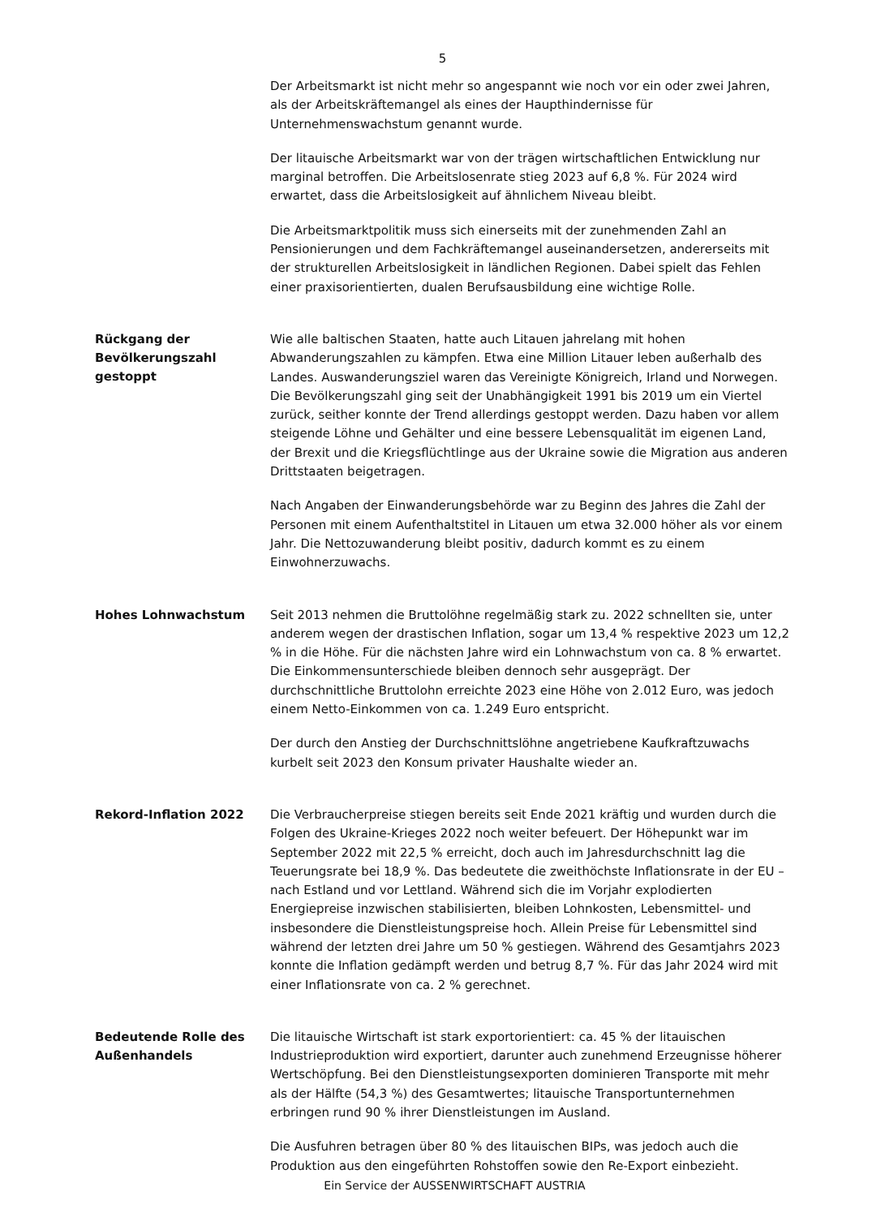5
Der Arbeitsmarkt ist nicht mehr so angespannt wie noch vor ein oder zwei Jahren, als der Arbeitskräftemangel als eines der Haupthindernisse für Unternehmenswachstum genannt wurde.
Der litauische Arbeitsmarkt war von der trägen wirtschaftlichen Entwicklung nur marginal betroffen. Die Arbeitslosenrate stieg 2023 auf 6,8 %. Für 2024 wird erwartet, dass die Arbeitslosigkeit auf ähnlichem Niveau bleibt.
Die Arbeitsmarktpolitik muss sich einerseits mit der zunehmenden Zahl an Pensionierungen und dem Fachkräftemangel auseinandersetzen, andererseits mit der strukturellen Arbeitslosigkeit in ländlichen Regionen. Dabei spielt das Fehlen einer praxisorientierten, dualen Berufsausbildung eine wichtige Rolle.
Rückgang der Bevölkerungszahl gestoppt
Wie alle baltischen Staaten, hatte auch Litauen jahrelang mit hohen Abwanderungszahlen zu kämpfen. Etwa eine Million Litauer leben außerhalb des Landes. Auswanderungsziel waren das Vereinigte Königreich, Irland und Norwegen. Die Bevölkerungszahl ging seit der Unabhängigkeit 1991 bis 2019 um ein Viertel zurück, seither konnte der Trend allerdings gestoppt werden. Dazu haben vor allem steigende Löhne und Gehälter und eine bessere Lebensqualität im eigenen Land, der Brexit und die Kriegsflüchtlinge aus der Ukraine sowie die Migration aus anderen Drittstaaten beigetragen.
Nach Angaben der Einwanderungsbehörde war zu Beginn des Jahres die Zahl der Personen mit einem Aufenthaltstitel in Litauen um etwa 32.000 höher als vor einem Jahr. Die Nettozuwanderung bleibt positiv, dadurch kommt es zu einem Einwohnerzuwachs.
Hohes Lohnwachstum
Seit 2013 nehmen die Bruttolöhne regelmäßig stark zu. 2022 schnellten sie, unter anderem wegen der drastischen Inflation, sogar um 13,4 % respektive 2023 um 12,2 % in die Höhe. Für die nächsten Jahre wird ein Lohnwachstum von ca. 8 % erwartet. Die Einkommensunterschiede bleiben dennoch sehr ausgeprägt. Der durchschnittliche Bruttolohn erreichte 2023 eine Höhe von 2.012 Euro, was jedoch einem Netto-Einkommen von ca. 1.249 Euro entspricht.
Der durch den Anstieg der Durchschnittslöhne angetriebene Kaufkraftzuwachs kurbelt seit 2023 den Konsum privater Haushalte wieder an.
Rekord-Inflation 2022
Die Verbraucherpreise stiegen bereits seit Ende 2021 kräftig und wurden durch die Folgen des Ukraine-Krieges 2022 noch weiter befeuert. Der Höhepunkt war im September 2022 mit 22,5 % erreicht, doch auch im Jahresdurchschnitt lag die Teuerungsrate bei 18,9 %. Das bedeutete die zweithöchste Inflationsrate in der EU – nach Estland und vor Lettland. Während sich die im Vorjahr explodierten Energiepreise inzwischen stabilisierten, bleiben Lohnkosten, Lebensmittel- und insbesondere die Dienstleistungspreise hoch. Allein Preise für Lebensmittel sind während der letzten drei Jahre um 50 % gestiegen. Während des Gesamtjahrs 2023 konnte die Inflation gedämpft werden und betrug 8,7 %. Für das Jahr 2024 wird mit einer Inflationsrate von ca. 2 % gerechnet.
Bedeutende Rolle des Außenhandels
Die litauische Wirtschaft ist stark exportorientiert: ca. 45 % der litauischen Industrieproduktion wird exportiert, darunter auch zunehmend Erzeugnisse höherer Wertschöpfung. Bei den Dienstleistungsexporten dominieren Transporte mit mehr als der Hälfte (54,3 %) des Gesamtwertes; litauische Transportunternehmen erbringen rund 90 % ihrer Dienstleistungen im Ausland.
Die Ausfuhren betragen über 80 % des litauischen BIPs, was jedoch auch die Produktion aus den eingeführten Rohstoffen sowie den Re-Export einbezieht.
Ein Service der AUSSENWIRTSCHAFT AUSTRIA